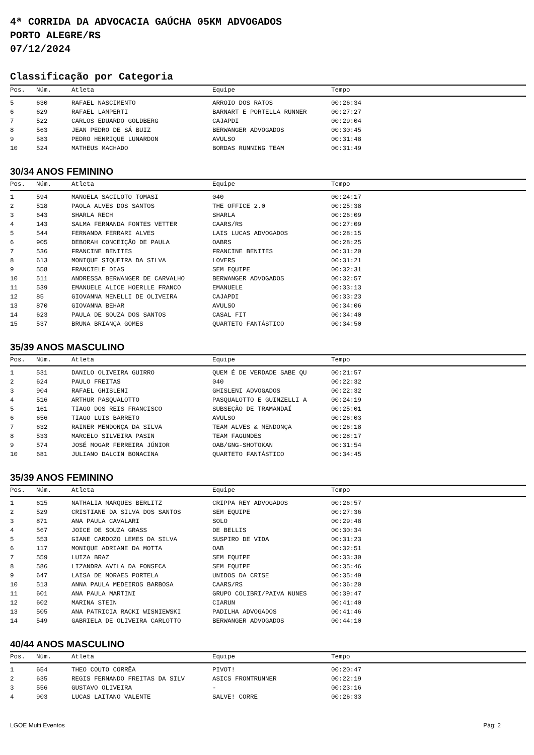4ª CORRIDA DA ADVOCACIA GAÚCHA 05KM ADVOGADOS
PORTO ALEGRE/RS
07/12/2024
Classificação por Categoria
| Pos. | Núm. | Atleta | Equipe | Tempo |
| --- | --- | --- | --- | --- |
| 5 | 630 | RAFAEL NASCIMENTO | ARROIO DOS RATOS | 00:26:34 |
| 6 | 629 | RAFAEL LAMPERTI | BARNART E PORTELLA RUNNER | 00:27:27 |
| 7 | 522 | CARLOS EDUARDO GOLDBERG | CAJAPDI | 00:29:04 |
| 8 | 563 | JEAN PEDRO DE SÁ BUIZ | BERWANGER ADVOGADOS | 00:30:45 |
| 9 | 583 | PEDRO HENRIQUE LUNARDON | AVULSO | 00:31:48 |
| 10 | 524 | MATHEUS MACHADO | BORDAS RUNNING TEAM | 00:31:49 |
30/34 ANOS FEMININO
| Pos. | Núm. | Atleta | Equipe | Tempo |
| --- | --- | --- | --- | --- |
| 1 | 594 | MANOELA SACILOTO TOMASI | 040 | 00:24:17 |
| 2 | 518 | PAOLA ALVES DOS SANTOS | THE OFFICE 2.0 | 00:25:38 |
| 3 | 643 | SHARLA RECH | SHARLA | 00:26:09 |
| 4 | 143 | SALMA FERNANDA FONTES VETTER | CAARS/RS | 00:27:09 |
| 5 | 544 | FERNANDA FERRARI ALVES | LAIS LUCAS ADVOGADOS | 00:28:15 |
| 6 | 905 | DEBORAH CONCEIÇÃO DE PAULA | OABRS | 00:28:25 |
| 7 | 536 | FRANCINE BENITES | FRANCINE BENITES | 00:31:20 |
| 8 | 613 | MONIQUE SIQUEIRA DA SILVA | LOVERS | 00:31:21 |
| 9 | 558 | FRANCIELE DIAS | SEM EQUIPE | 00:32:31 |
| 10 | 511 | ANDRESSA BERWANGER DE CARVALHO | BERWANGER ADVOGADOS | 00:32:57 |
| 11 | 539 | EMANUELE ALICE HOERLLE FRANCO | EMANUELE | 00:33:13 |
| 12 | 85 | GIOVANNA MENELLI DE OLIVEIRA | CAJAPDI | 00:33:23 |
| 13 | 870 | GIOVANNA BEHAR | AVULSO | 00:34:06 |
| 14 | 623 | PAULA DE SOUZA DOS SANTOS | CASAL FIT | 00:34:40 |
| 15 | 537 | BRUNA BRIANÇA GOMES | QUARTETO FANTÁSTICO | 00:34:50 |
35/39 ANOS MASCULINO
| Pos. | Núm. | Atleta | Equipe | Tempo |
| --- | --- | --- | --- | --- |
| 1 | 531 | DANILO OLIVEIRA GUIRRO | QUEM É DE VERDADE SABE QU | 00:21:57 |
| 2 | 624 | PAULO FREITAS | 040 | 00:22:32 |
| 3 | 904 | RAFAEL GHISLENI | GHISLENI ADVOGADOS | 00:22:32 |
| 4 | 516 | ARTHUR PASQUALOTTO | PASQUALOTTO E GUINZELLI A | 00:24:19 |
| 5 | 161 | TIAGO DOS REIS FRANCISCO | SUBSEÇÃO DE TRAMANDAÍ | 00:25:01 |
| 6 | 656 | TIAGO LUIS BARRETO | AVULSO | 00:26:03 |
| 7 | 632 | RAINER MENDONÇA DA SILVA | TEAM ALVES & MENDONÇA | 00:26:18 |
| 8 | 533 | MARCELO SILVEIRA PASIN | TEAM FAGUNDES | 00:28:17 |
| 9 | 574 | JOSÉ MOGAR FERREIRA JÚNIOR | OAB/GNG-SHOTOKAN | 00:31:54 |
| 10 | 681 | JULIANO DALCIN BONACINA | QUARTETO FANTÁSTICO | 00:34:45 |
35/39 ANOS FEMININO
| Pos. | Núm. | Atleta | Equipe | Tempo |
| --- | --- | --- | --- | --- |
| 1 | 615 | NATHALIA MARQUES BERLITZ | CRIPPA REY ADVOGADOS | 00:26:57 |
| 2 | 529 | CRISTIANE DA SILVA DOS SANTOS | SEM EQUIPE | 00:27:36 |
| 3 | 871 | ANA PAULA CAVALARI | SOLO | 00:29:48 |
| 4 | 567 | JOICE DE SOUZA GRASS | DE BELLIS | 00:30:34 |
| 5 | 553 | GIANE CARDOZO LEMES DA SILVA | SUSPIRO DE VIDA | 00:31:23 |
| 6 | 117 | MONIQUE ADRIANE DA MOTTA | OAB | 00:32:51 |
| 7 | 559 | LUIZA BRAZ | SEM EQUIPE | 00:33:30 |
| 8 | 586 | LIZANDRA AVILA DA FONSECA | SEM EQUIPE | 00:35:46 |
| 9 | 647 | LAISA DE MORAES PORTELA | UNIDOS DA CRISE | 00:35:49 |
| 10 | 513 | ANNA PAULA MEDEIROS BARBOSA | CAARS/RS | 00:36:20 |
| 11 | 601 | ANA PAULA MARTINI | GRUPO COLIBRI/PAIVA NUNES | 00:39:47 |
| 12 | 602 | MARINA STEIN | CIARUN | 00:41:40 |
| 13 | 505 | ANA PATRICIA RACKI WISNIEWSKI | PADILHA ADVOGADOS | 00:41:46 |
| 14 | 549 | GABRIELA DE OLIVEIRA CARLOTTO | BERWANGER ADVOGADOS | 00:44:10 |
40/44 ANOS MASCULINO
| Pos. | Núm. | Atleta | Equipe | Tempo |
| --- | --- | --- | --- | --- |
| 1 | 654 | THEO COUTO CORRÊA | PIVOT! | 00:20:47 |
| 2 | 635 | REGIS FERNANDO FREITAS DA SILV | ASICS FRONTRUNNER | 00:22:19 |
| 3 | 556 | GUSTAVO OLIVEIRA | - | 00:23:16 |
| 4 | 903 | LUCAS LAITANO VALENTE | SALVE! CORRE | 00:26:33 |
LGOE Multi Eventos Pág: 2